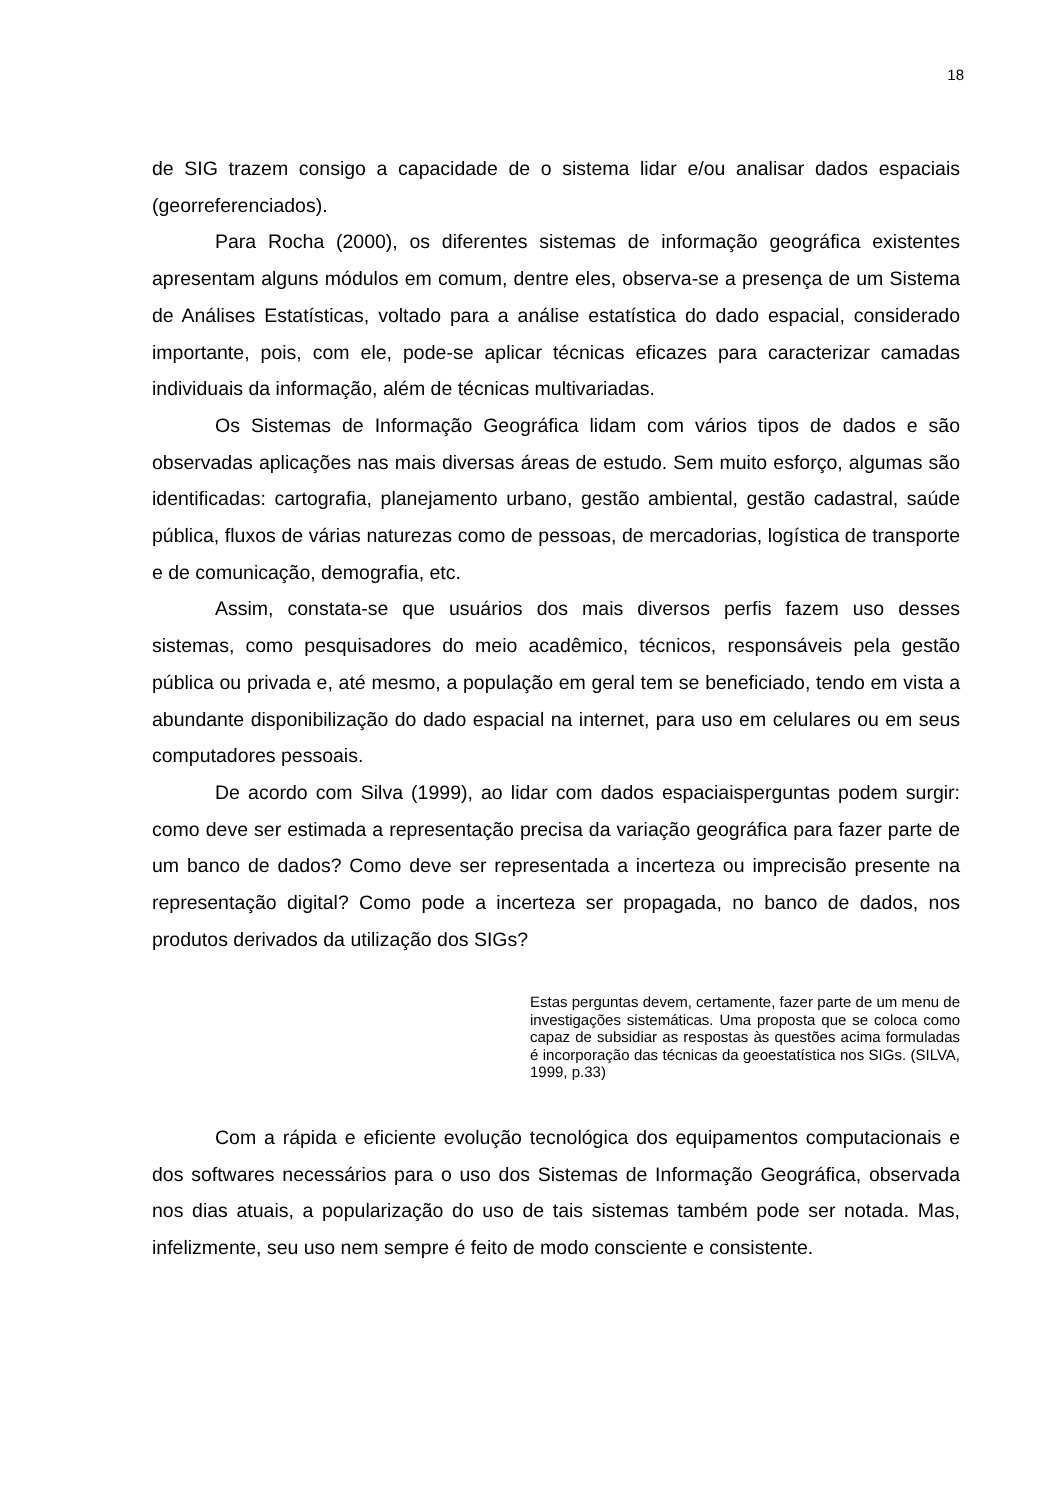18
de SIG trazem consigo a capacidade de o sistema lidar e/ou analisar dados espaciais (georreferenciados).
Para Rocha (2000), os diferentes sistemas de informação geográfica existentes apresentam alguns módulos em comum, dentre eles, observa-se a presença de um Sistema de Análises Estatísticas, voltado para a análise estatística do dado espacial, considerado importante, pois, com ele, pode-se aplicar técnicas eficazes para caracterizar camadas individuais da informação, além de técnicas multivariadas.
Os Sistemas de Informação Geográfica lidam com vários tipos de dados e são observadas aplicações nas mais diversas áreas de estudo. Sem muito esforço, algumas são identificadas: cartografia, planejamento urbano, gestão ambiental, gestão cadastral, saúde pública, fluxos de várias naturezas como de pessoas, de mercadorias, logística de transporte e de comunicação, demografia, etc.
Assim, constata-se que usuários dos mais diversos perfis fazem uso desses sistemas, como pesquisadores do meio acadêmico, técnicos, responsáveis pela gestão pública ou privada e, até mesmo, a população em geral tem se beneficiado, tendo em vista a abundante disponibilização do dado espacial na internet, para uso em celulares ou em seus computadores pessoais.
De acordo com Silva (1999), ao lidar com dados espaciaisperguntas podem surgir: como deve ser estimada a representação precisa da variação geográfica para fazer parte de um banco de dados? Como deve ser representada a incerteza ou imprecisão presente na representação digital? Como pode a incerteza ser propagada, no banco de dados, nos produtos derivados da utilização dos SIGs?
Estas perguntas devem, certamente, fazer parte de um menu de investigações sistemáticas. Uma proposta que se coloca como capaz de subsidiar as respostas às questões acima formuladas é incorporação das técnicas da geoestatística nos SIGs. (SILVA, 1999, p.33)
Com a rápida e eficiente evolução tecnológica dos equipamentos computacionais e dos softwares necessários para o uso dos Sistemas de Informação Geográfica, observada nos dias atuais, a popularização do uso de tais sistemas também pode ser notada. Mas, infelizmente, seu uso nem sempre é feito de modo consciente e consistente.